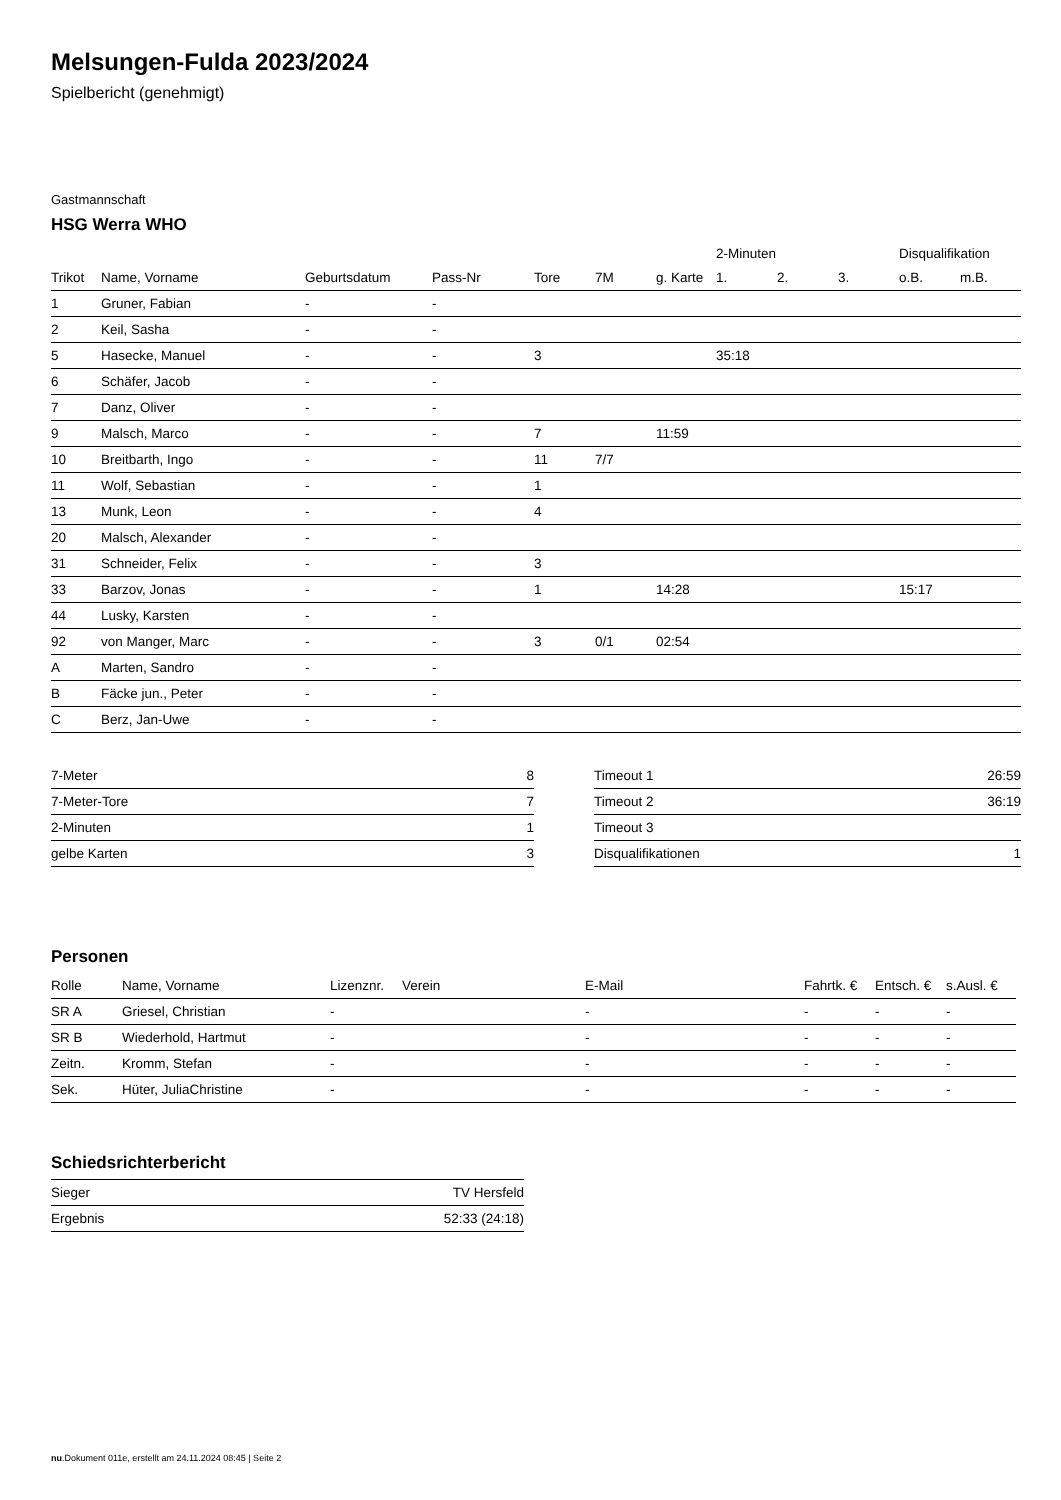Melsungen-Fulda 2023/2024
Spielbericht (genehmigt)
Gastmannschaft
HSG Werra WHO
| | | | | | | | 2-Minuten | | | Disqualifikation | |
| --- | --- | --- | --- | --- | --- | --- | --- | --- | --- | --- | --- |
| Trikot | Name, Vorname | Geburtsdatum | Pass-Nr | Tore | 7M | g. Karte | 1. | 2. | 3. | o.B. | m.B. |
| 1 | Gruner, Fabian | - | - | | | | | | | | |
| 2 | Keil, Sasha | - | - | | | | | | | | |
| 5 | Hasecke, Manuel | - | - | 3 | | | 35:18 | | | | |
| 6 | Schäfer, Jacob | - | - | | | | | | | | |
| 7 | Danz, Oliver | - | - | | | | | | | | |
| 9 | Malsch, Marco | - | - | 7 | | 11:59 | | | | | |
| 10 | Breitbarth, Ingo | - | - | 11 | 7/7 | | | | | | |
| 11 | Wolf, Sebastian | - | - | 1 | | | | | | | |
| 13 | Munk, Leon | - | - | 4 | | | | | | | |
| 20 | Malsch, Alexander | - | - | | | | | | | | |
| 31 | Schneider, Felix | - | - | 3 | | | | | | | |
| 33 | Barzov, Jonas | - | - | 1 | | 14:28 | | | | 15:17 | |
| 44 | Lusky, Karsten | - | - | | | | | | | | |
| 92 | von Manger, Marc | - | - | 3 | 0/1 | 02:54 | | | | | |
| A | Marten, Sandro | - | - | | | | | | | | |
| B | Fäcke jun., Peter | - | - | | | | | | | | |
| C | Berz, Jan-Uwe | - | - | | | | | | | | |
| 7-Meter | 8 |
| 7-Meter-Tore | 7 |
| 2-Minuten | 1 |
| gelbe Karten | 3 |
| Timeout 1 | 26:59 |
| Timeout 2 | 36:19 |
| Timeout 3 | |
| Disqualifikationen | 1 |
Personen
| Rolle | Name, Vorname | Lizenznr. | Verein | E-Mail | Fahrtk. € | Entsch. € | s.Ausl. € |
| --- | --- | --- | --- | --- | --- | --- | --- |
| SR A | Griesel, Christian | - | | - | - | - | - |
| SR B | Wiederhold, Hartmut | - | | - | - | - | - |
| Zeitn. | Kromm, Stefan | - | | - | - | - | - |
| Sek. | Hüter, JuliaChristine | - | | - | - | - | - |
Schiedsrichterbericht
| Sieger | TV Hersfeld |
| Ergebnis | 52:33 (24:18) |
nu.Dokument 011e, erstellt am 24.11.2024 08:45 | Seite 2